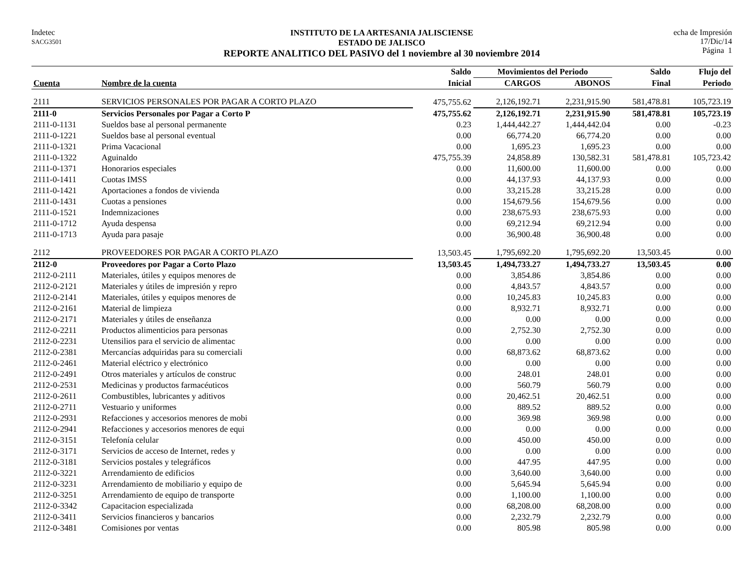Indetec
SACG3501
INSTITUTO DE LA ARTESANIA JALISCIENSE
ESTADO DE JALISCO
REPORTE ANALITICO DEL PASIVO del 1 noviembre al 30 noviembre 2014
echa de Impresión
17/Dic/14
Página 1
| | | Saldo | Movimientos del Periodo | | Saldo | Flujo del |
| --- | --- | --- | --- | --- | --- | --- |
| Cuenta | Nombre de la cuenta | Inicial | CARGOS | ABONOS | Final | Periodo |
| 2111 | SERVICIOS PERSONALES POR PAGAR A CORTO PLAZO | 475,755.62 | 2,126,192.71 | 2,231,915.90 | 581,478.81 | 105,723.19 |
| 2111-0 | Servicios Personales por Pagar a Corto P | 475,755.62 | 2,126,192.71 | 2,231,915.90 | 581,478.81 | 105,723.19 |
| 2111-0-1131 | Sueldos base al personal permanente | 0.23 | 1,444,442.27 | 1,444,442.04 | 0.00 | -0.23 |
| 2111-0-1221 | Sueldos base al personal eventual | 0.00 | 66,774.20 | 66,774.20 | 0.00 | 0.00 |
| 2111-0-1321 | Prima Vacacional | 0.00 | 1,695.23 | 1,695.23 | 0.00 | 0.00 |
| 2111-0-1322 | Aguinaldo | 475,755.39 | 24,858.89 | 130,582.31 | 581,478.81 | 105,723.42 |
| 2111-0-1371 | Honorarios especiales | 0.00 | 11,600.00 | 11,600.00 | 0.00 | 0.00 |
| 2111-0-1411 | Cuotas IMSS | 0.00 | 44,137.93 | 44,137.93 | 0.00 | 0.00 |
| 2111-0-1421 | Aportaciones a fondos de vivienda | 0.00 | 33,215.28 | 33,215.28 | 0.00 | 0.00 |
| 2111-0-1431 | Cuotas a pensiones | 0.00 | 154,679.56 | 154,679.56 | 0.00 | 0.00 |
| 2111-0-1521 | Indemnizaciones | 0.00 | 238,675.93 | 238,675.93 | 0.00 | 0.00 |
| 2111-0-1712 | Ayuda despensa | 0.00 | 69,212.94 | 69,212.94 | 0.00 | 0.00 |
| 2111-0-1713 | Ayuda para pasaje | 0.00 | 36,900.48 | 36,900.48 | 0.00 | 0.00 |
| 2112 | PROVEEDORES POR PAGAR A CORTO PLAZO | 13,503.45 | 1,795,692.20 | 1,795,692.20 | 13,503.45 | 0.00 |
| 2112-0 | Proveedores por Pagar a Corto Plazo | 13,503.45 | 1,494,733.27 | 1,494,733.27 | 13,503.45 | 0.00 |
| 2112-0-2111 | Materiales, útiles y equipos menores de | 0.00 | 3,854.86 | 3,854.86 | 0.00 | 0.00 |
| 2112-0-2121 | Materiales y útiles de impresión y repro | 0.00 | 4,843.57 | 4,843.57 | 0.00 | 0.00 |
| 2112-0-2141 | Materiales, útiles y equipos menores de | 0.00 | 10,245.83 | 10,245.83 | 0.00 | 0.00 |
| 2112-0-2161 | Material de limpieza | 0.00 | 8,932.71 | 8,932.71 | 0.00 | 0.00 |
| 2112-0-2171 | Materiales y útiles de enseñanza | 0.00 | 0.00 | 0.00 | 0.00 | 0.00 |
| 2112-0-2211 | Productos alimenticios para personas | 0.00 | 2,752.30 | 2,752.30 | 0.00 | 0.00 |
| 2112-0-2231 | Utensilios para el servicio de alimentac | 0.00 | 0.00 | 0.00 | 0.00 | 0.00 |
| 2112-0-2381 | Mercancías adquiridas para su comerciali | 0.00 | 68,873.62 | 68,873.62 | 0.00 | 0.00 |
| 2112-0-2461 | Material eléctrico y electrónico | 0.00 | 0.00 | 0.00 | 0.00 | 0.00 |
| 2112-0-2491 | Otros materiales y artículos de construc | 0.00 | 248.01 | 248.01 | 0.00 | 0.00 |
| 2112-0-2531 | Medicinas y productos farmacéuticos | 0.00 | 560.79 | 560.79 | 0.00 | 0.00 |
| 2112-0-2611 | Combustibles, lubricantes y aditivos | 0.00 | 20,462.51 | 20,462.51 | 0.00 | 0.00 |
| 2112-0-2711 | Vestuario y uniformes | 0.00 | 889.52 | 889.52 | 0.00 | 0.00 |
| 2112-0-2931 | Refacciones y accesorios menores de mobi | 0.00 | 369.98 | 369.98 | 0.00 | 0.00 |
| 2112-0-2941 | Refacciones y accesorios menores de equi | 0.00 | 0.00 | 0.00 | 0.00 | 0.00 |
| 2112-0-3151 | Telefonía celular | 0.00 | 450.00 | 450.00 | 0.00 | 0.00 |
| 2112-0-3171 | Servicios de acceso de Internet, redes y | 0.00 | 0.00 | 0.00 | 0.00 | 0.00 |
| 2112-0-3181 | Servicios postales y telegráficos | 0.00 | 447.95 | 447.95 | 0.00 | 0.00 |
| 2112-0-3221 | Arrendamiento de edificios | 0.00 | 3,640.00 | 3,640.00 | 0.00 | 0.00 |
| 2112-0-3231 | Arrendamiento de mobiliario y equipo de | 0.00 | 5,645.94 | 5,645.94 | 0.00 | 0.00 |
| 2112-0-3251 | Arrendamiento de equipo de transporte | 0.00 | 1,100.00 | 1,100.00 | 0.00 | 0.00 |
| 2112-0-3342 | Capacitacion especializada | 0.00 | 68,208.00 | 68,208.00 | 0.00 | 0.00 |
| 2112-0-3411 | Servicios financieros y bancarios | 0.00 | 2,232.79 | 2,232.79 | 0.00 | 0.00 |
| 2112-0-3481 | Comisiones por ventas | 0.00 | 805.98 | 805.98 | 0.00 | 0.00 |